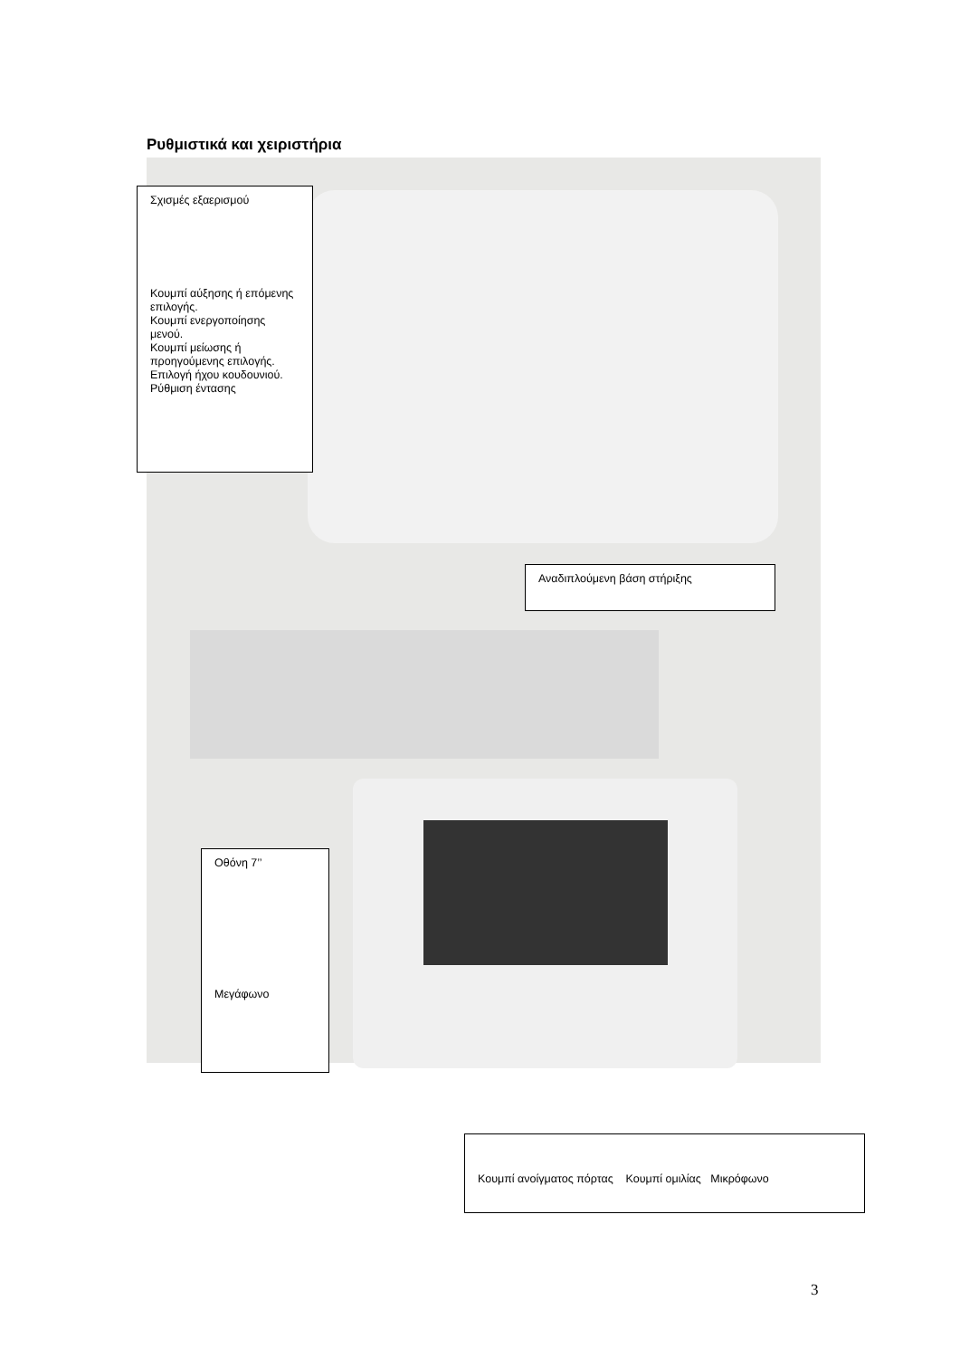Ρυθμιστικά και χειριστήρια
Σχισμές εξαερισμού
Κουμπί αύξησης ή επόμενης επιλογής.
Κουμπί ενεργοποίησης μενού.
Κουμπί μείωσης ή προηγούμενης επιλογής.
Επιλογή ήχου κουδουνιού.
Ρύθμιση έντασης
Αναδιπλούμενη βάση στήριξης
Οθόνη 7’’
Μεγάφωνο
Κουμπί ανοίγματος πόρτας Κουμπί ομιλίας Μικρόφωνο
3